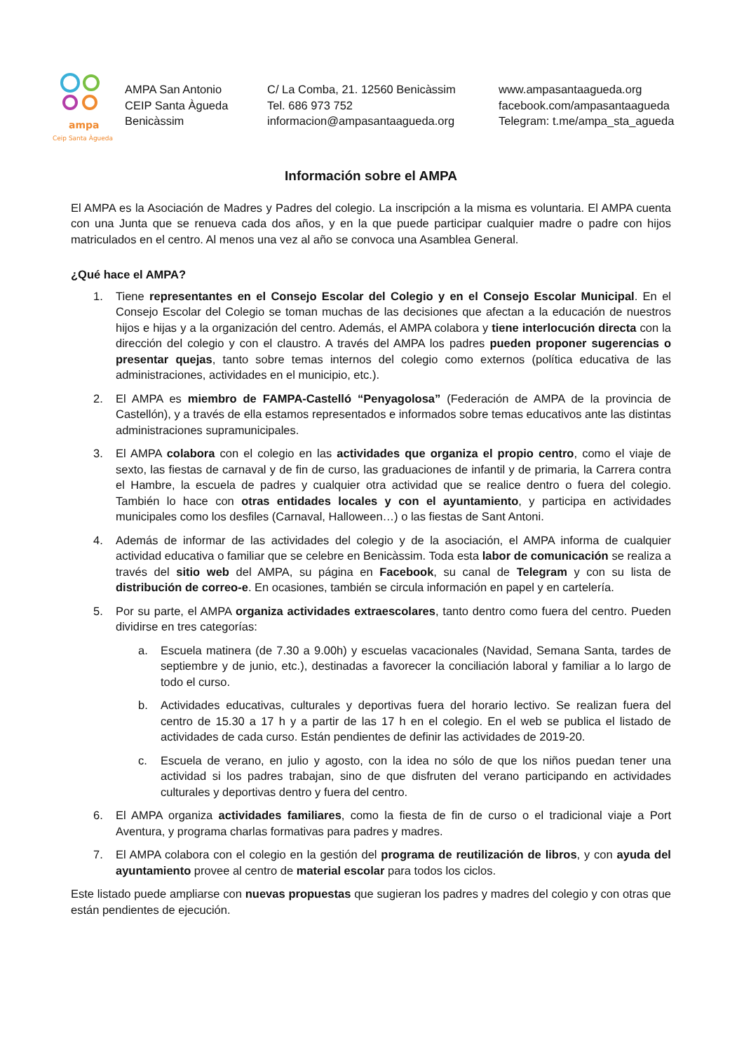ampa
Ceip Santa Àgueda
AMPA San Antonio
CEIP Santa Àgueda
Benicàssim
C/ La Comba, 21. 12560 Benicàssim
Tel. 686 973 752
informacion@ampasantaagueda.org
www.ampasantaagueda.org
facebook.com/ampasantaagueda
Telegram: t.me/ampa_sta_agueda
Información sobre el AMPA
El AMPA es la Asociación de Madres y Padres del colegio. La inscripción a la misma es voluntaria. El AMPA cuenta con una Junta que se renueva cada dos años, y en la que puede participar cualquier madre o padre con hijos matriculados en el centro. Al menos una vez al año se convoca una Asamblea General.
¿Qué hace el AMPA?
1. Tiene representantes en el Consejo Escolar del Colegio y en el Consejo Escolar Municipal. En el Consejo Escolar del Colegio se toman muchas de las decisiones que afectan a la educación de nuestros hijos e hijas y a la organización del centro. Además, el AMPA colabora y tiene interlocución directa con la dirección del colegio y con el claustro. A través del AMPA los padres pueden proponer sugerencias o presentar quejas, tanto sobre temas internos del colegio como externos (política educativa de las administraciones, actividades en el municipio, etc.).
2. El AMPA es miembro de FAMPA-Castelló “Penyagolosa” (Federación de AMPA de la provincia de Castellón), y a través de ella estamos representados e informados sobre temas educativos ante las distintas administraciones supramunicipales.
3. El AMPA colabora con el colegio en las actividades que organiza el propio centro, como el viaje de sexto, las fiestas de carnaval y de fin de curso, las graduaciones de infantil y de primaria, la Carrera contra el Hambre, la escuela de padres y cualquier otra actividad que se realice dentro o fuera del colegio. También lo hace con otras entidades locales y con el ayuntamiento, y participa en actividades municipales como los desfiles (Carnaval, Halloween…) o las fiestas de Sant Antoni.
4. Además de informar de las actividades del colegio y de la asociación, el AMPA informa de cualquier actividad educativa o familiar que se celebre en Benicàssim. Toda esta labor de comunicación se realiza a través del sitio web del AMPA, su página en Facebook, su canal de Telegram y con su lista de distribución de correo-e. En ocasiones, también se circula información en papel y en cartelería.
5. Por su parte, el AMPA organiza actividades extraescolares, tanto dentro como fuera del centro. Pueden dividirse en tres categorías:
a. Escuela matinera (de 7.30 a 9.00h) y escuelas vacacionales (Navidad, Semana Santa, tardes de septiembre y de junio, etc.), destinadas a favorecer la conciliación laboral y familiar a lo largo de todo el curso.
b. Actividades educativas, culturales y deportivas fuera del horario lectivo. Se realizan fuera del centro de 15.30 a 17 h y a partir de las 17 h en el colegio. En el web se publica el listado de actividades de cada curso. Están pendientes de definir las actividades de 2019-20.
c. Escuela de verano, en julio y agosto, con la idea no sólo de que los niños puedan tener una actividad si los padres trabajan, sino de que disfruten del verano participando en actividades culturales y deportivas dentro y fuera del centro.
6. El AMPA organiza actividades familiares, como la fiesta de fin de curso o el tradicional viaje a Port Aventura, y programa charlas formativas para padres y madres.
7. El AMPA colabora con el colegio en la gestión del programa de reutilización de libros, y con ayuda del ayuntamiento provee al centro de material escolar para todos los ciclos.
Este listado puede ampliarse con nuevas propuestas que sugieran los padres y madres del colegio y con otras que están pendientes de ejecución.